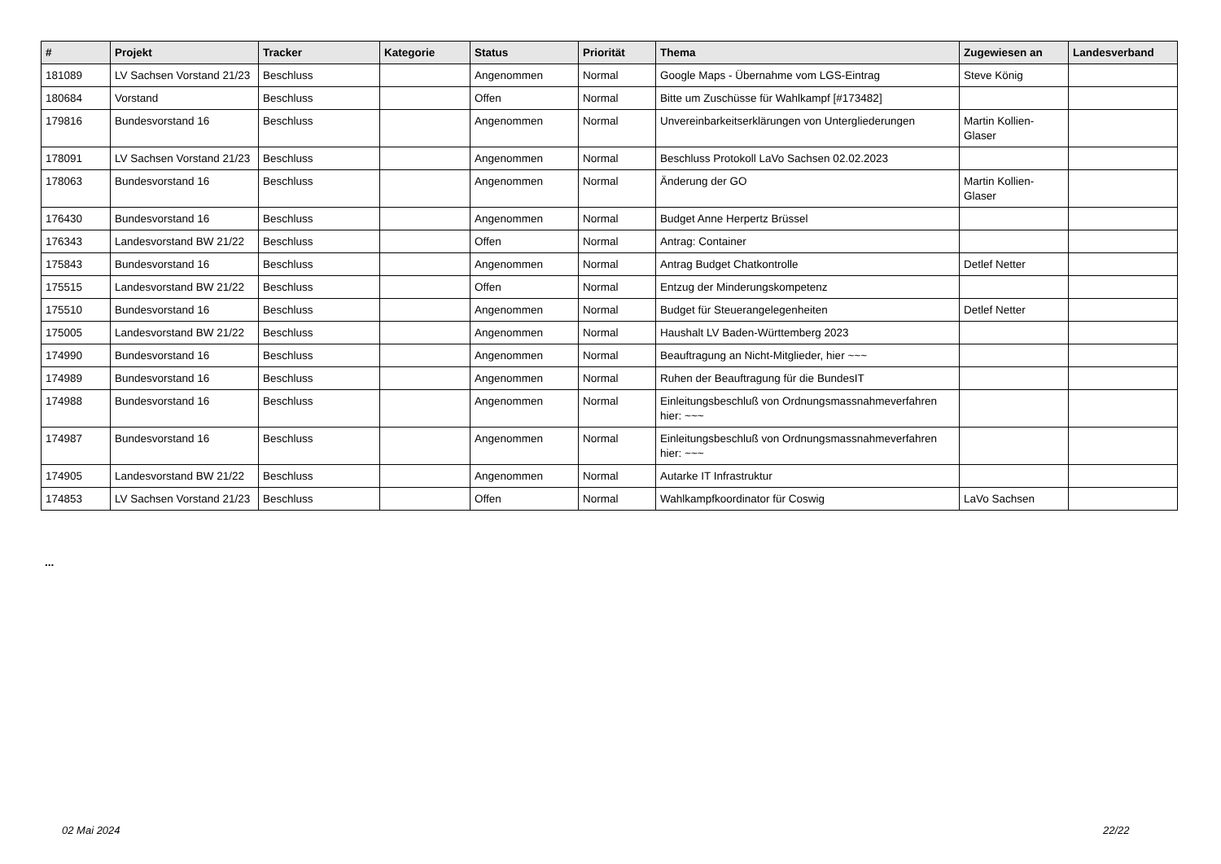| # | Projekt | Tracker | Kategorie | Status | Priorität | Thema | Zugewiesen an | Landesverband |
| --- | --- | --- | --- | --- | --- | --- | --- | --- |
| 181089 | LV Sachsen Vorstand 21/23 | Beschluss | | Angenommen | Normal | Google Maps - Übernahme vom LGS-Eintrag | Steve König | |
| 180684 | Vorstand | Beschluss | | Offen | Normal | Bitte um Zuschüsse für Wahlkampf [#173482] | | |
| 179816 | Bundesvorstand 16 | Beschluss | | Angenommen | Normal | Unvereinbarkeitserklärungen von Untergliederungen | Martin Kollien-Glaser | |
| 178091 | LV Sachsen Vorstand 21/23 | Beschluss | | Angenommen | Normal | Beschluss Protokoll LaVo Sachsen 02.02.2023 | | |
| 178063 | Bundesvorstand 16 | Beschluss | | Angenommen | Normal | Änderung der GO | Martin Kollien-Glaser | |
| 176430 | Bundesvorstand 16 | Beschluss | | Angenommen | Normal | Budget Anne Herpertz Brüssel | | |
| 176343 | Landesvorstand BW 21/22 | Beschluss | | Offen | Normal | Antrag: Container | | |
| 175843 | Bundesvorstand 16 | Beschluss | | Angenommen | Normal | Antrag Budget Chatkontrolle | Detlef Netter | |
| 175515 | Landesvorstand BW 21/22 | Beschluss | | Offen | Normal | Entzug der Minderungskompetenz | | |
| 175510 | Bundesvorstand 16 | Beschluss | | Angenommen | Normal | Budget für Steuerangelegenheiten | Detlef Netter | |
| 175005 | Landesvorstand BW 21/22 | Beschluss | | Angenommen | Normal | Haushalt LV Baden-Württemberg 2023 | | |
| 174990 | Bundesvorstand 16 | Beschluss | | Angenommen | Normal | Beauftragung an Nicht-Mitglieder, hier ~~~ | | |
| 174989 | Bundesvorstand 16 | Beschluss | | Angenommen | Normal | Ruhen der Beauftragung für die BundesIT | | |
| 174988 | Bundesvorstand 16 | Beschluss | | Angenommen | Normal | Einleitungsbeschluß von Ordnungsmassnahmeverfahren hier: ~~~ | | |
| 174987 | Bundesvorstand 16 | Beschluss | | Angenommen | Normal | Einleitungsbeschluß von Ordnungsmassnahmeverfahren hier: ~~~ | | |
| 174905 | Landesvorstand BW 21/22 | Beschluss | | Angenommen | Normal | Autarke IT Infrastruktur | | |
| 174853 | LV Sachsen Vorstand 21/23 | Beschluss | | Offen | Normal | Wahlkampfkoordinator für Coswig | LaVo Sachsen | |
...
02 Mai 2024 22/22